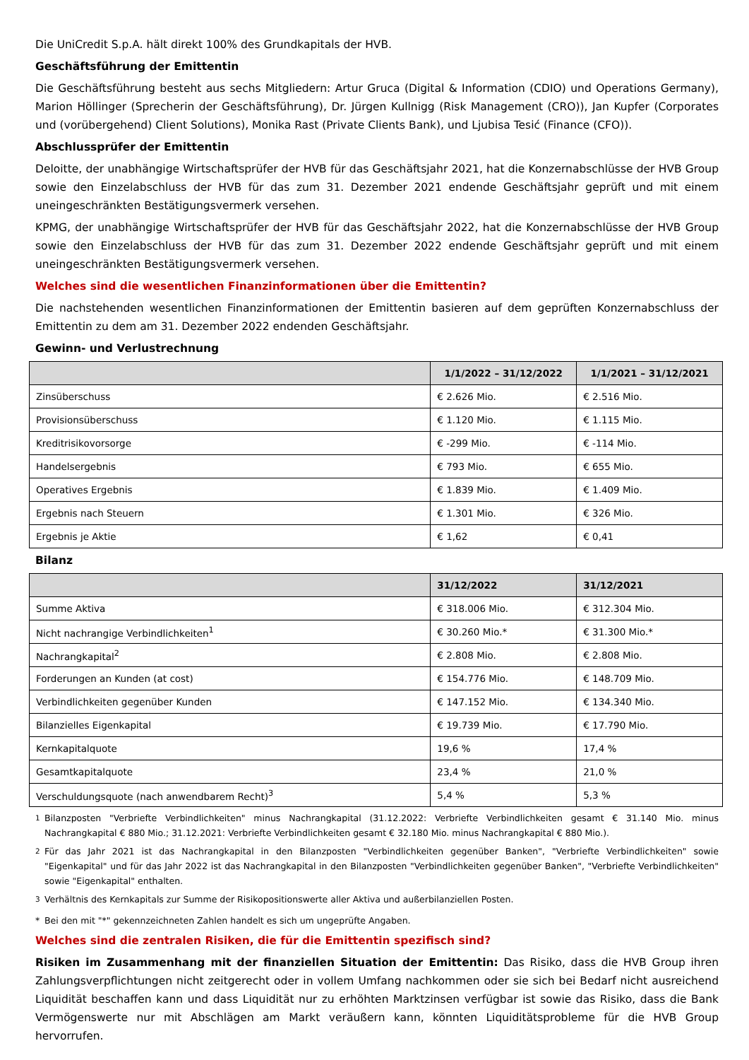Die UniCredit S.p.A. hält direkt 100% des Grundkapitals der HVB.
Geschäftsführung der Emittentin
Die Geschäftsführung besteht aus sechs Mitgliedern: Artur Gruca (Digital & Information (CDIO) und Operations Germany), Marion Höllinger (Sprecherin der Geschäftsführung), Dr. Jürgen Kullnigg (Risk Management (CRO)), Jan Kupfer (Corporates und (vorübergehend) Client Solutions), Monika Rast (Private Clients Bank), und Ljubisa Tesić (Finance (CFO)).
Abschlussprüfer der Emittentin
Deloitte, der unabhängige Wirtschaftsprüfer der HVB für das Geschäftsjahr 2021, hat die Konzernabschlüsse der HVB Group sowie den Einzelabschluss der HVB für das zum 31. Dezember 2021 endende Geschäftsjahr geprüft und mit einem uneingeschränkten Bestätigungsvermerk versehen.
KPMG, der unabhängige Wirtschaftsprüfer der HVB für das Geschäftsjahr 2022, hat die Konzernabschlüsse der HVB Group sowie den Einzelabschluss der HVB für das zum 31. Dezember 2022 endende Geschäftsjahr geprüft und mit einem uneingeschränkten Bestätigungsvermerk versehen.
Welches sind die wesentlichen Finanzinformationen über die Emittentin?
Die nachstehenden wesentlichen Finanzinformationen der Emittentin basieren auf dem geprüften Konzernabschluss der Emittentin zu dem am 31. Dezember 2022 endenden Geschäftsjahr.
Gewinn- und Verlustrechnung
| | 1/1/2022 – 31/12/2022 | 1/1/2021 – 31/12/2021 |
| --- | --- | --- |
| Zinsüberschuss | € 2.626 Mio. | € 2.516 Mio. |
| Provisionsüberschuss | € 1.120 Mio. | € 1.115 Mio. |
| Kreditrisikovorsorge | € -299 Mio. | € -114 Mio. |
| Handelsergebnis | € 793 Mio. | € 655 Mio. |
| Operatives Ergebnis | € 1.839 Mio. | € 1.409 Mio. |
| Ergebnis nach Steuern | € 1.301 Mio. | € 326 Mio. |
| Ergebnis je Aktie | € 1,62 | € 0,41 |
Bilanz
| | 31/12/2022 | 31/12/2021 |
| --- | --- | --- |
| Summe Aktiva | € 318.006 Mio. | € 312.304 Mio. |
| Nicht nachrangige Verbindlichkeiten<sup>1</sup> | € 30.260 Mio.* | € 31.300 Mio.* |
| Nachrangkapital<sup>2</sup> | € 2.808 Mio. | € 2.808 Mio. |
| Forderungen an Kunden (at cost) | € 154.776 Mio. | € 148.709 Mio. |
| Verbindlichkeiten gegenüber Kunden | € 147.152 Mio. | € 134.340 Mio. |
| Bilanzielles Eigenkapital | € 19.739 Mio. | € 17.790 Mio. |
| Kernkapitalquote | 19,6 % | 17,4 % |
| Gesamtkapitalquote | 23,4 % | 21,0 % |
| Verschuldungsquote (nach anwendbarem Recht)<sup>3</sup> | 5,4 % | 5,3 % |
<sup>1</sup> Bilanzposten "Verbriefte Verbindlichkeiten" minus Nachrangkapital (31.12.2022: Verbriefte Verbindlichkeiten gesamt € 31.140 Mio. minus Nachrangkapital € 880 Mio.; 31.12.2021: Verbriefte Verbindlichkeiten gesamt € 32.180 Mio. minus Nachrangkapital € 880 Mio.).
<sup>2</sup> Für das Jahr 2021 ist das Nachrangkapital in den Bilanzposten "Verbindlichkeiten gegenüber Banken", "Verbriefte Verbindlichkeiten" sowie "Eigenkapital" und für das Jahr 2022 ist das Nachrangkapital in den Bilanzposten "Verbindlichkeiten gegenüber Banken", "Verbriefte Verbindlichkeiten" sowie "Eigenkapital" enthalten.
<sup>3</sup> Verhältnis des Kernkapitals zur Summe der Risikopositionswerte aller Aktiva und außerbilanziellen Posten.
* Bei den mit "*" gekennzeichneten Zahlen handelt es sich um ungeprüfte Angaben.
Welches sind die zentralen Risiken, die für die Emittentin spezifisch sind?
Risiken im Zusammenhang mit der finanziellen Situation der Emittentin: Das Risiko, dass die HVB Group ihren Zahlungsverpflichtungen nicht zeitgerecht oder in vollem Umfang nachkommen oder sie sich bei Bedarf nicht ausreichend Liquidität beschaffen kann und dass Liquidität nur zu erhöhten Marktzinsen verfügbar ist sowie das Risiko, dass die Bank Vermögenswerte nur mit Abschlägen am Markt veräußern kann, könnten Liquiditätsprobleme für die HVB Group hervorrufen.